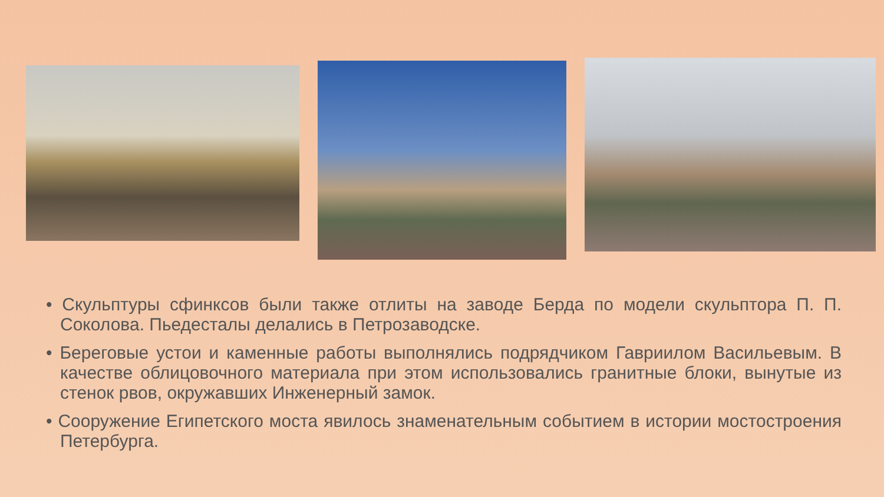• Скульптуры сфинксов были также отлиты на заводе Берда по модели скульптора П. П. Соколова. Пьедесталы делались в Петрозаводске.
• Береговые устои и каменные работы выполнялись подрядчиком Гавриилом Васильевым. В качестве облицовочного материала при этом использовались гранитные блоки, вынутые из стенок рвов, окружавших Инженерный замок.
• Сооружение Египетского моста явилось знаменательным событием в истории мостостроения Петербурга.